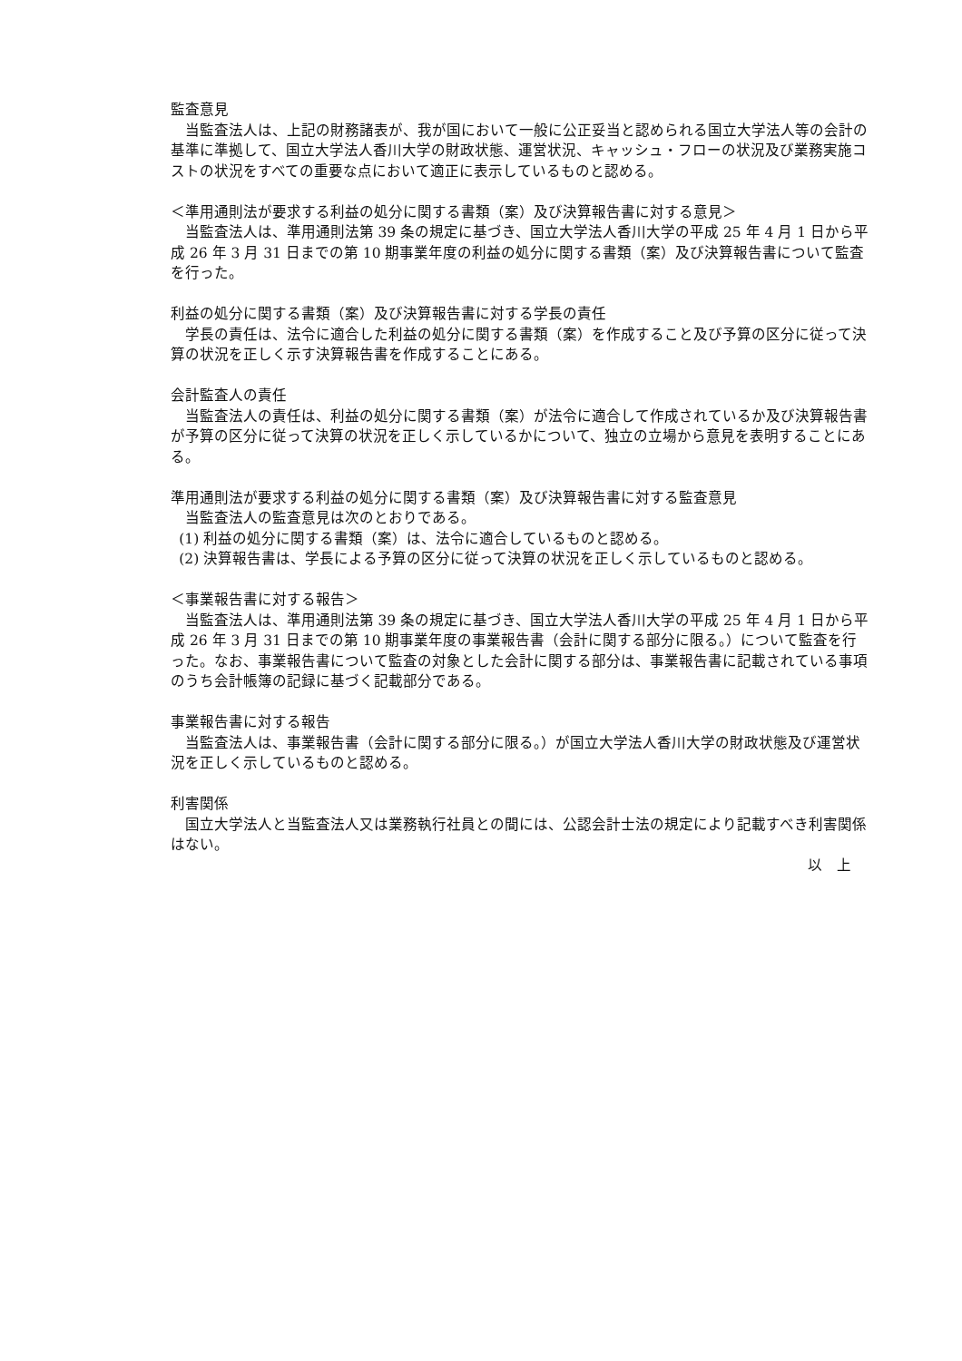監査意見
当監査法人は、上記の財務諸表が、我が国において一般に公正妥当と認められる国立大学法人等の会計の基準に準拠して、国立大学法人香川大学の財政状態、運営状況、キャッシュ・フローの状況及び業務実施コストの状況をすべての重要な点において適正に表示しているものと認める。
＜準用通則法が要求する利益の処分に関する書類（案）及び決算報告書に対する意見＞
当監査法人は、準用通則法第 39 条の規定に基づき、国立大学法人香川大学の平成 25 年 4 月 1 日から平成 26 年 3 月 31 日までの第 10 期事業年度の利益の処分に関する書類（案）及び決算報告書について監査を行った。
利益の処分に関する書類（案）及び決算報告書に対する学長の責任
学長の責任は、法令に適合した利益の処分に関する書類（案）を作成すること及び予算の区分に従って決算の状況を正しく示す決算報告書を作成することにある。
会計監査人の責任
当監査法人の責任は、利益の処分に関する書類（案）が法令に適合して作成されているか及び決算報告書が予算の区分に従って決算の状況を正しく示しているかについて、独立の立場から意見を表明することにある。
準用通則法が要求する利益の処分に関する書類（案）及び決算報告書に対する監査意見
当監査法人の監査意見は次のとおりである。
(1) 利益の処分に関する書類（案）は、法令に適合しているものと認める。
(2) 決算報告書は、学長による予算の区分に従って決算の状況を正しく示しているものと認める。
＜事業報告書に対する報告＞
当監査法人は、準用通則法第 39 条の規定に基づき、国立大学法人香川大学の平成 25 年 4 月 1 日から平成 26 年 3 月 31 日までの第 10 期事業年度の事業報告書（会計に関する部分に限る。）について監査を行った。なお、事業報告書について監査の対象とした会計に関する部分は、事業報告書に記載されている事項のうち会計帳簿の記録に基づく記載部分である。
事業報告書に対する報告
当監査法人は、事業報告書（会計に関する部分に限る。）が国立大学法人香川大学の財政状態及び運営状況を正しく示しているものと認める。
利害関係
国立大学法人と当監査法人又は業務執行社員との間には、公認会計士法の規定により記載すべき利害関係はない。
以　上